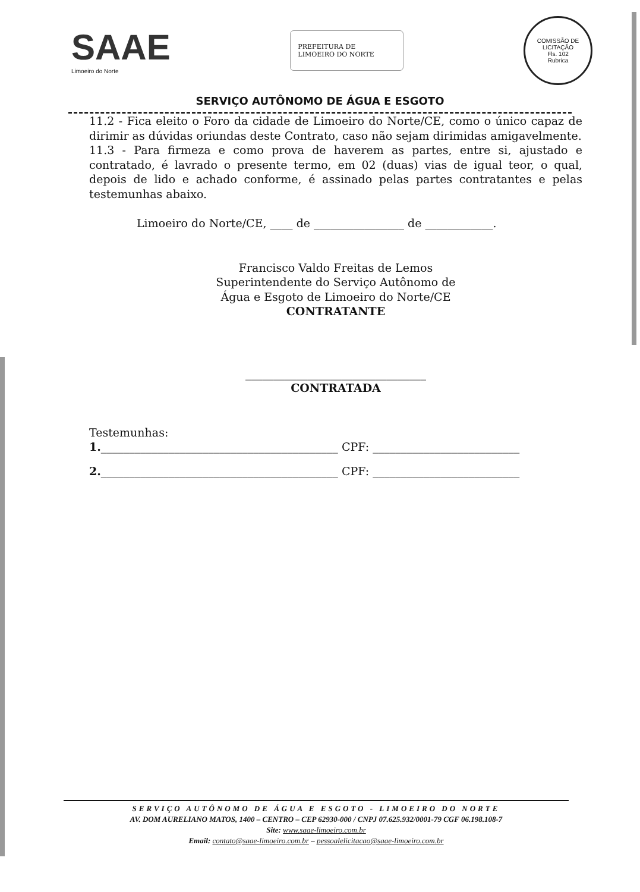SAAE
Limoeiro do Norte
PREFEITURA DE
LIMOEIRO DO NORTE
COMISSÃO DE LICITAÇÃO
Fls. 102
Rubrica
SERVIÇO AUTÔNOMO DE ÁGUA E ESGOTO
11.2 - Fica eleito o Foro da cidade de Limoeiro do Norte/CE, como o único capaz de dirimir as dúvidas oriundas deste Contrato, caso não sejam dirimidas amigavelmente.
11.3 - Para firmeza e como prova de haverem as partes, entre si, ajustado e contratado, é lavrado o presente termo, em 02 (duas) vias de igual teor, o qual, depois de lido e achado conforme, é assinado pelas partes contratantes e pelas testemunhas abaixo.
Limoeiro do Norte/CE, ____ de ________________ de ____________.
Francisco Valdo Freitas de Lemos
Superintendente do Serviço Autônomo de
Água e Esgoto de Limoeiro do Norte/CE
CONTRATANTE
________________________________
CONTRATADA
Testemunhas:
1.__________________________________________ CPF: __________________________
2.__________________________________________ CPF: __________________________
SERVIÇO AUTÔNOMO DE ÁGUA E ESGOTO - LIMOEIRO DO NORTE
AV. DOM AURELIANO MATOS, 1400 – CENTRO – CEP 62930-000 / CNPJ 07.625.932/0001-79 CGF 06.198.108-7
Site: www.saae-limoeiro.com.br
Email: contato@saae-limoeiro.com.br – pessoalelicitacao@saae-limoeiro.com.br